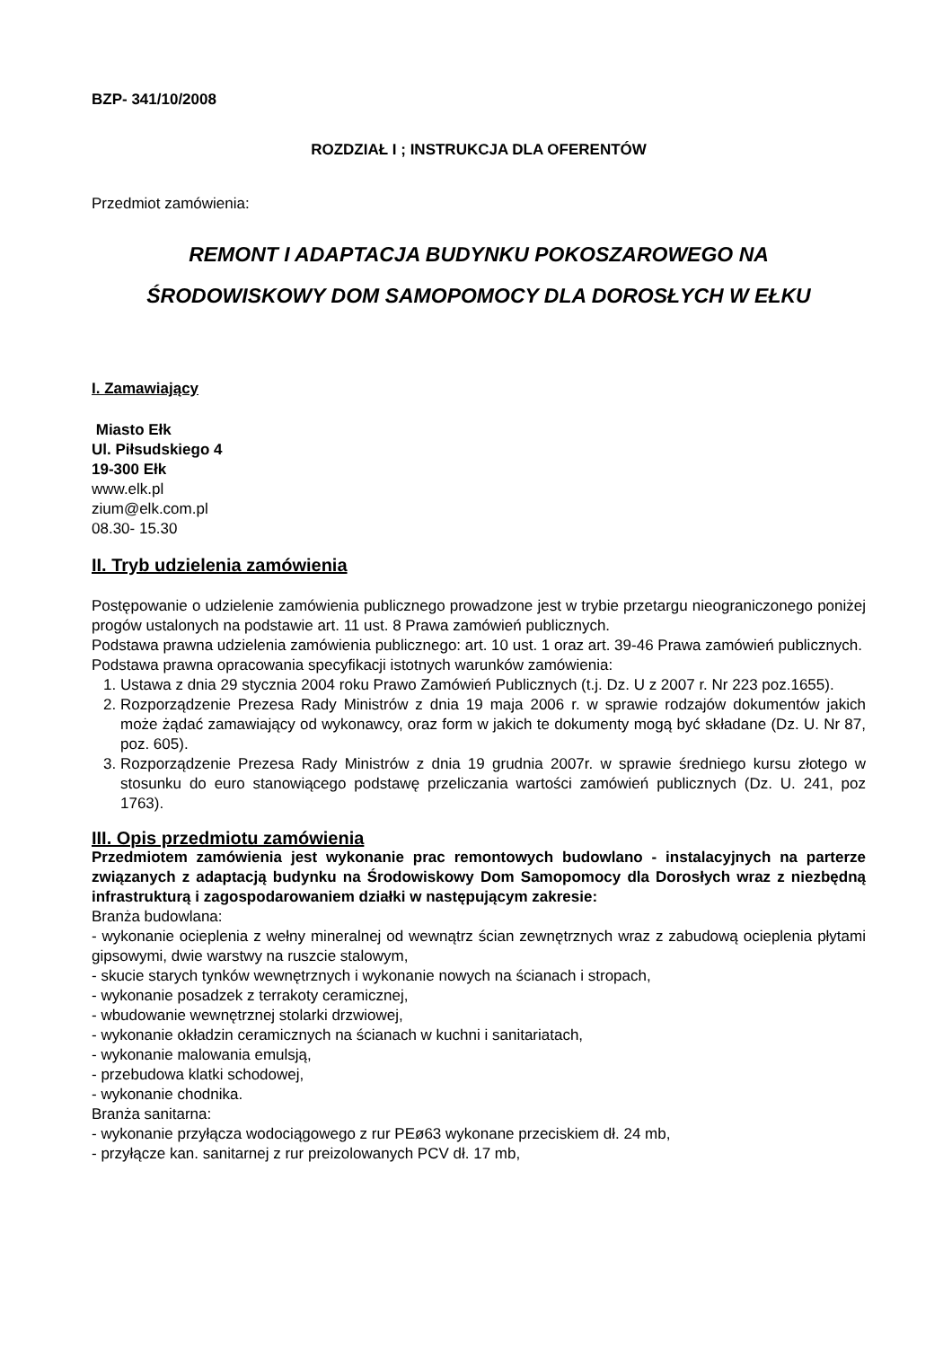BZP- 341/10/2008
ROZDZIAŁ I ; INSTRUKCJA DLA OFERENTÓW
Przedmiot zamówienia:
REMONT I ADAPTACJA BUDYNKU POKOSZAROWEGO NA
ŚRODOWISKOWY DOM SAMOPOMOCY DLA DOROSŁYCH W EŁKU
I. Zamawiający
Miasto Ełk
Ul. Piłsudskiego 4
19-300 Ełk
www.elk.pl
zium@elk.com.pl
08.30- 15.30
II. Tryb udzielenia zamówienia
Postępowanie o udzielenie zamówienia publicznego prowadzone jest w trybie przetargu nieograniczonego poniżej progów ustalonych na podstawie art. 11 ust. 8 Prawa zamówień publicznych.
Podstawa prawna udzielenia zamówienia publicznego: art. 10 ust. 1 oraz art. 39-46 Prawa zamówień publicznych.
Podstawa prawna opracowania specyfikacji istotnych warunków zamówienia:
1. Ustawa z dnia 29 stycznia 2004 roku Prawo Zamówień Publicznych (t.j. Dz. U z 2007 r. Nr 223 poz.1655).
2. Rozporządzenie Prezesa Rady Ministrów z dnia 19 maja 2006 r. w sprawie rodzajów dokumentów jakich może żądać zamawiający od wykonawcy, oraz form w jakich te dokumenty mogą być składane (Dz. U. Nr 87, poz. 605).
3. Rozporządzenie Prezesa Rady Ministrów z dnia 19 grudnia 2007r. w sprawie średniego kursu złotego w stosunku do euro stanowiącego podstawę przeliczania wartości zamówień publicznych (Dz. U. 241, poz 1763).
III. Opis przedmiotu zamówienia
Przedmiotem zamówienia jest wykonanie prac remontowych budowlano - instalacyjnych na parterze związanych z adaptacją budynku na Środowiskowy Dom Samopomocy dla Dorosłych wraz z niezbędną infrastrukturą i zagospodarowaniem działki w następującym zakresie:
Branża budowlana:
- wykonanie ocieplenia z wełny mineralnej od wewnątrz ścian zewnętrznych wraz z zabudową ocieplenia płytami gipsowymi, dwie warstwy na ruszcie stalowym,
- skucie starych tynków wewnętrznych i wykonanie nowych na ścianach i stropach,
- wykonanie posadzek z terrakoty ceramicznej,
- wbudowanie wewnętrznej stolarki drzwiowej,
- wykonanie okładzin ceramicznych na ścianach w kuchni i sanitariatach,
- wykonanie malowania emulsją,
- przebudowa klatki schodowej,
- wykonanie chodnika.
Branża sanitarna:
- wykonanie przyłącza wodociągowego z rur PEø63 wykonane przeciskiem dł. 24 mb,
- przyłącze kan. sanitarnej z rur preizolowanych PCV dł. 17 mb,